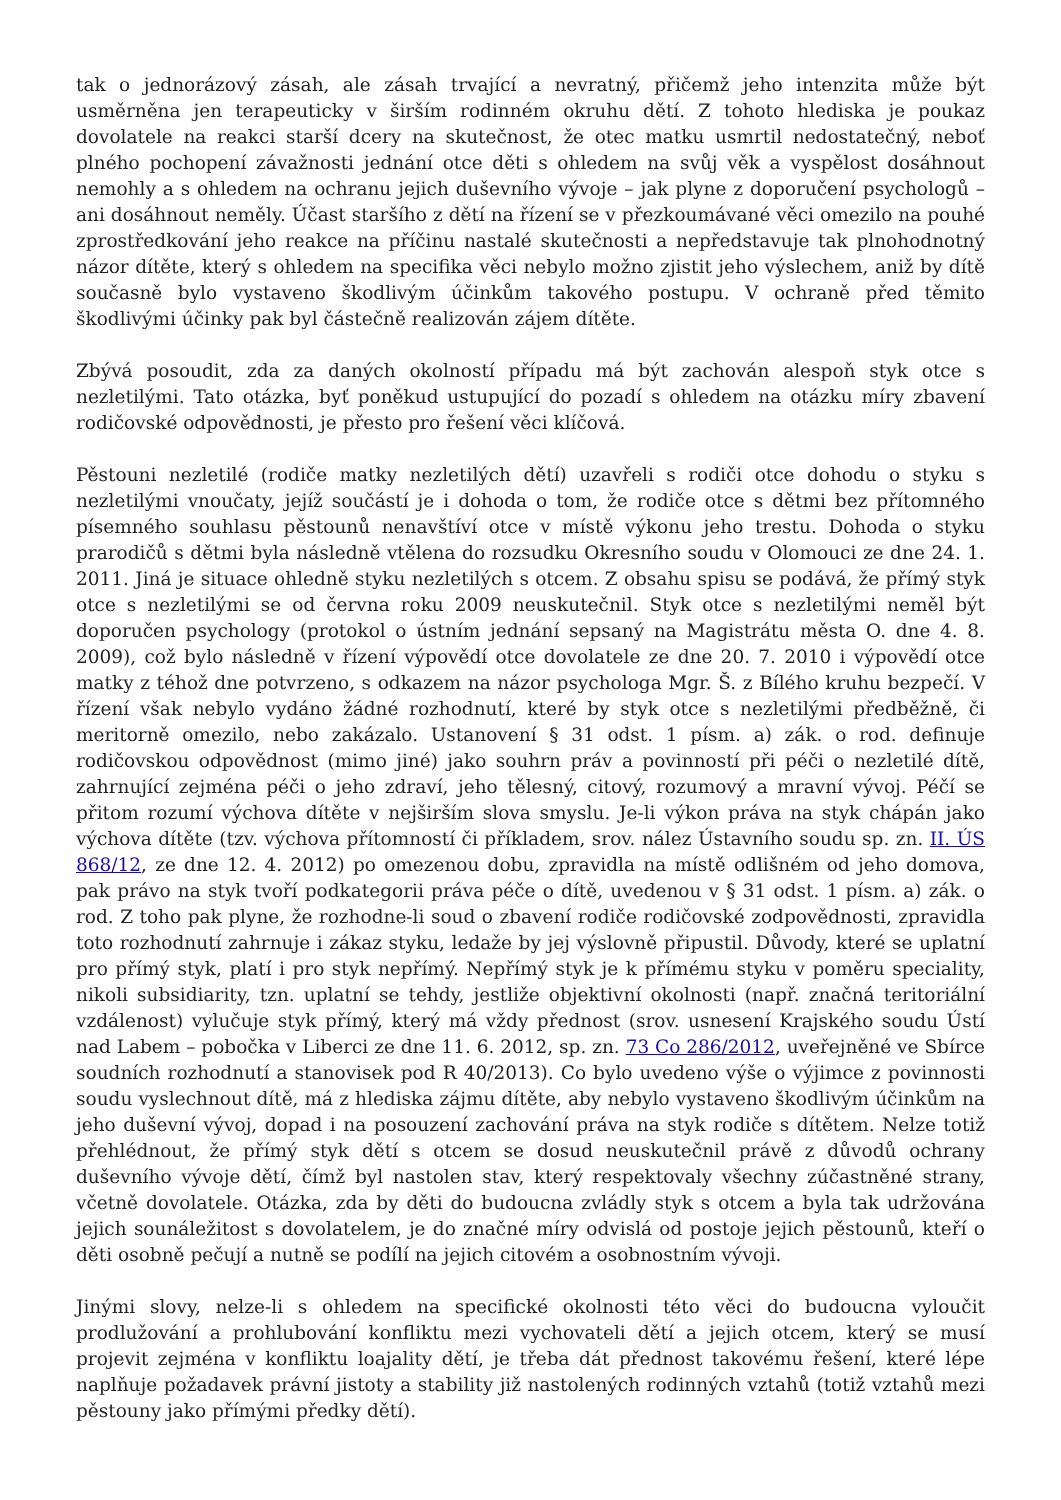tak o jednorázový zásah, ale zásah trvající a nevratný, přičemž jeho intenzita může být usměrněna jen terapeuticky v širším rodinném okruhu dětí. Z tohoto hlediska je poukaz dovolatele na reakci starší dcery na skutečnost, že otec matku usmrtil nedostatečný, neboť plného pochopení závažnosti jednání otce děti s ohledem na svůj věk a vyspělost dosáhnout nemohly a s ohledem na ochranu jejich duševního vývoje – jak plyne z doporučení psychologů – ani dosáhnout neměly. Účast staršího z dětí na řízení se v přezkoumávané věci omezilo na pouhé zprostředkování jeho reakce na příčinu nastalé skutečnosti a nepředstavuje tak plnohodnotný názor dítěte, který s ohledem na specifika věci nebylo možno zjistit jeho výslechem, aniž by dítě současně bylo vystaveno škodlivým účinkům takového postupu. V ochraně před těmito škodlivými účinky pak byl částečně realizován zájem dítěte.
Zbývá posoudit, zda za daných okolností případu má být zachován alespoň styk otce s nezletilými. Tato otázka, byť poněkud ustupující do pozadí s ohledem na otázku míry zbavení rodičovské odpovědnosti, je přesto pro řešení věci klíčová.
Pěstouni nezletilé (rodiče matky nezletilých dětí) uzavřeli s rodiči otce dohodu o styku s nezletilými vnoučaty, jejíž součástí je i dohoda o tom, že rodiče otce s dětmi bez přítomného písemného souhlasu pěstounů nenavštíví otce v místě výkonu jeho trestu. Dohoda o styku prarodičů s dětmi byla následně vtělena do rozsudku Okresního soudu v Olomouci ze dne 24. 1. 2011. Jiná je situace ohledně styku nezletilých s otcem. Z obsahu spisu se podává, že přímý styk otce s nezletilými se od června roku 2009 neuskutečnil. Styk otce s nezletilými neměl být doporučen psychology (protokol o ústním jednání sepsaný na Magistrátu města O. dne 4. 8. 2009), což bylo následně v řízení výpovědí otce dovolatele ze dne 20. 7. 2010 i výpovědí otce matky z téhož dne potvrzeno, s odkazem na názor psychologa Mgr. Š. z Bílého kruhu bezpečí. V řízení však nebylo vydáno žádné rozhodnutí, které by styk otce s nezletilými předběžně, či meritorně omezilo, nebo zakázalo. Ustanovení § 31 odst. 1 písm. a) zák. o rod. definuje rodičovskou odpovědnost (mimo jiné) jako souhrn práv a povinností při péči o nezletilé dítě, zahrnující zejména péči o jeho zdraví, jeho tělesný, citový, rozumový a mravní vývoj. Péčí se přitom rozumí výchova dítěte v nejširším slova smyslu. Je-li výkon práva na styk chápán jako výchova dítěte (tzv. výchova přítomností či příkladem, srov. nález Ústavního soudu sp. zn. II. ÚS 868/12, ze dne 12. 4. 2012) po omezenou dobu, zpravidla na místě odlišném od jeho domova, pak právo na styk tvoří podkategorii práva péče o dítě, uvedenou v § 31 odst. 1 písm. a) zák. o rod. Z toho pak plyne, že rozhodne-li soud o zbavení rodiče rodičovské zodpovědnosti, zpravidla toto rozhodnutí zahrnuje i zákaz styku, ledaže by jej výslovně připustil. Důvody, které se uplatní pro přímý styk, platí i pro styk nepřímý. Nepřímý styk je k přímému styku v poměru speciality, nikoli subsidiarity, tzn. uplatní se tehdy, jestliže objektivní okolnosti (např. značná teritoriální vzdálenost) vylučuje styk přímý, který má vždy přednost (srov. usnesení Krajského soudu Ústí nad Labem – pobočka v Liberci ze dne 11. 6. 2012, sp. zn. 73 Co 286/2012, uveřejněné ve Sbírce soudních rozhodnutí a stanovisek pod R 40/2013). Co bylo uvedeno výše o výjimce z povinnosti soudu vyslechnout dítě, má z hlediska zájmu dítěte, aby nebylo vystaveno škodlivým účinkům na jeho duševní vývoj, dopad i na posouzení zachování práva na styk rodiče s dítětem. Nelze totiž přehlédnout, že přímý styk dětí s otcem se dosud neuskutečnil právě z důvodů ochrany duševního vývoje dětí, čímž byl nastolen stav, který respektovaly všechny zúčastněné strany, včetně dovolatele. Otázka, zda by děti do budoucna zvládly styk s otcem a byla tak udržována jejich sounáležitost s dovolatelem, je do značné míry odvislá od postoje jejich pěstounů, kteří o děti osobně pečují a nutně se podílí na jejich citovém a osobnostním vývoji.
Jinými slovy, nelze-li s ohledem na specifické okolnosti této věci do budoucna vyloučit prodlužování a prohlubování konfliktu mezi vychovateli dětí a jejich otcem, který se musí projevit zejména v konfliktu loajality dětí, je třeba dát přednost takovému řešení, které lépe naplňuje požadavek právní jistoty a stability již nastolených rodinných vztahů (totiž vztahů mezi pěstouny jako přímými předky dětí).